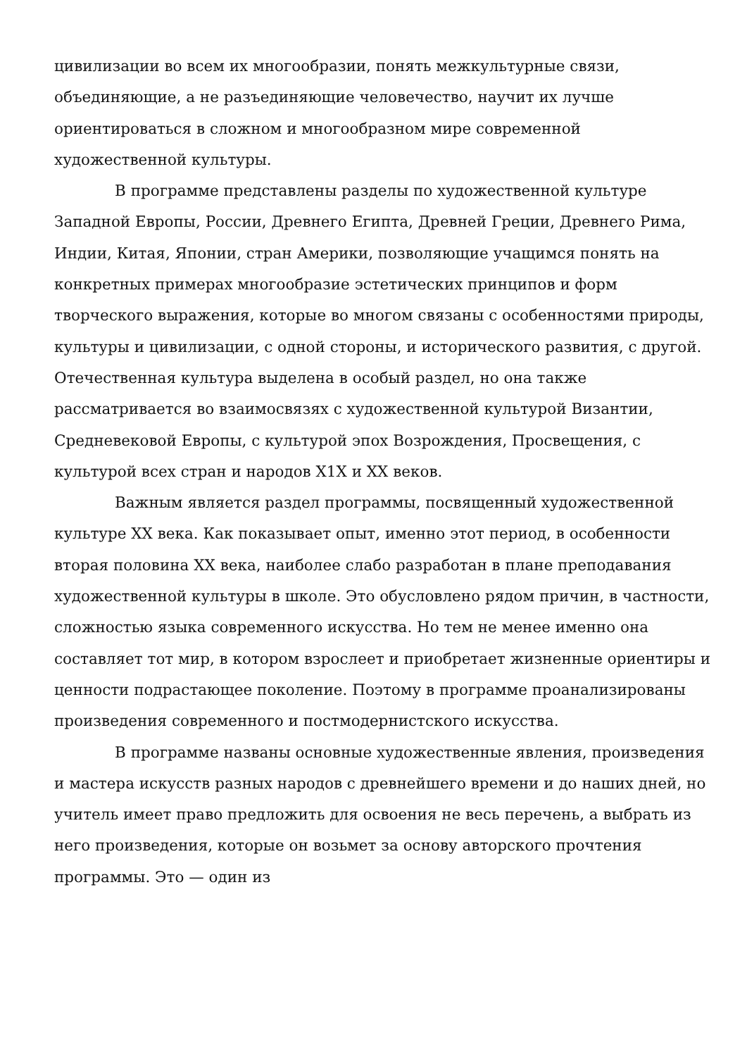цивилизации во всем их многообразии, понять межкультурные связи, объединяющие, а не разъединяющие человечество, научит их лучше ориентироваться в сложном и многообразном мире современной художественной культуры.
В программе представлены разделы по художественной культуре Западной Европы, России, Древнего Египта, Древней Греции, Древнего Рима, Индии, Китая, Японии, стран Америки, позволяющие учащимся понять на конкретных примерах многообразие эстетических принципов и форм творческого выражения, которые во многом связаны с особенностями природы, культуры и цивилизации, с одной стороны, и исторического развития, с другой. Отечественная культура выделена в особый раздел, но она также рассматривается во взаимосвязях с художественной культурой Византии, Средневековой Европы, с культурой эпох Возрождения, Просвещения, с культурой всех стран и народов X1X и XX веков.
Важным является раздел программы, посвященный художественной культуре XX века. Как показывает опыт, именно этот период, в особенности вторая половина XX века, наиболее слабо разработан в плане преподавания художественной культуры в школе. Это обусловлено рядом причин, в частности, сложностью языка современного искусства. Но тем не менее именно она составляет тот мир, в котором взрослеет и приобретает жизненные ориентиры и ценности подрастающее поколение. Поэтому в программе проанализированы произведения современного и постмодернистского искусства.
В программе названы основные художественные явления, произведения и мастера искусств разных народов с древнейшего времени и до наших дней, но учитель имеет право предложить для освоения не весь перечень, а выбрать из него произведения, которые он возьмет за основу авторского прочтения программы. Это — один из